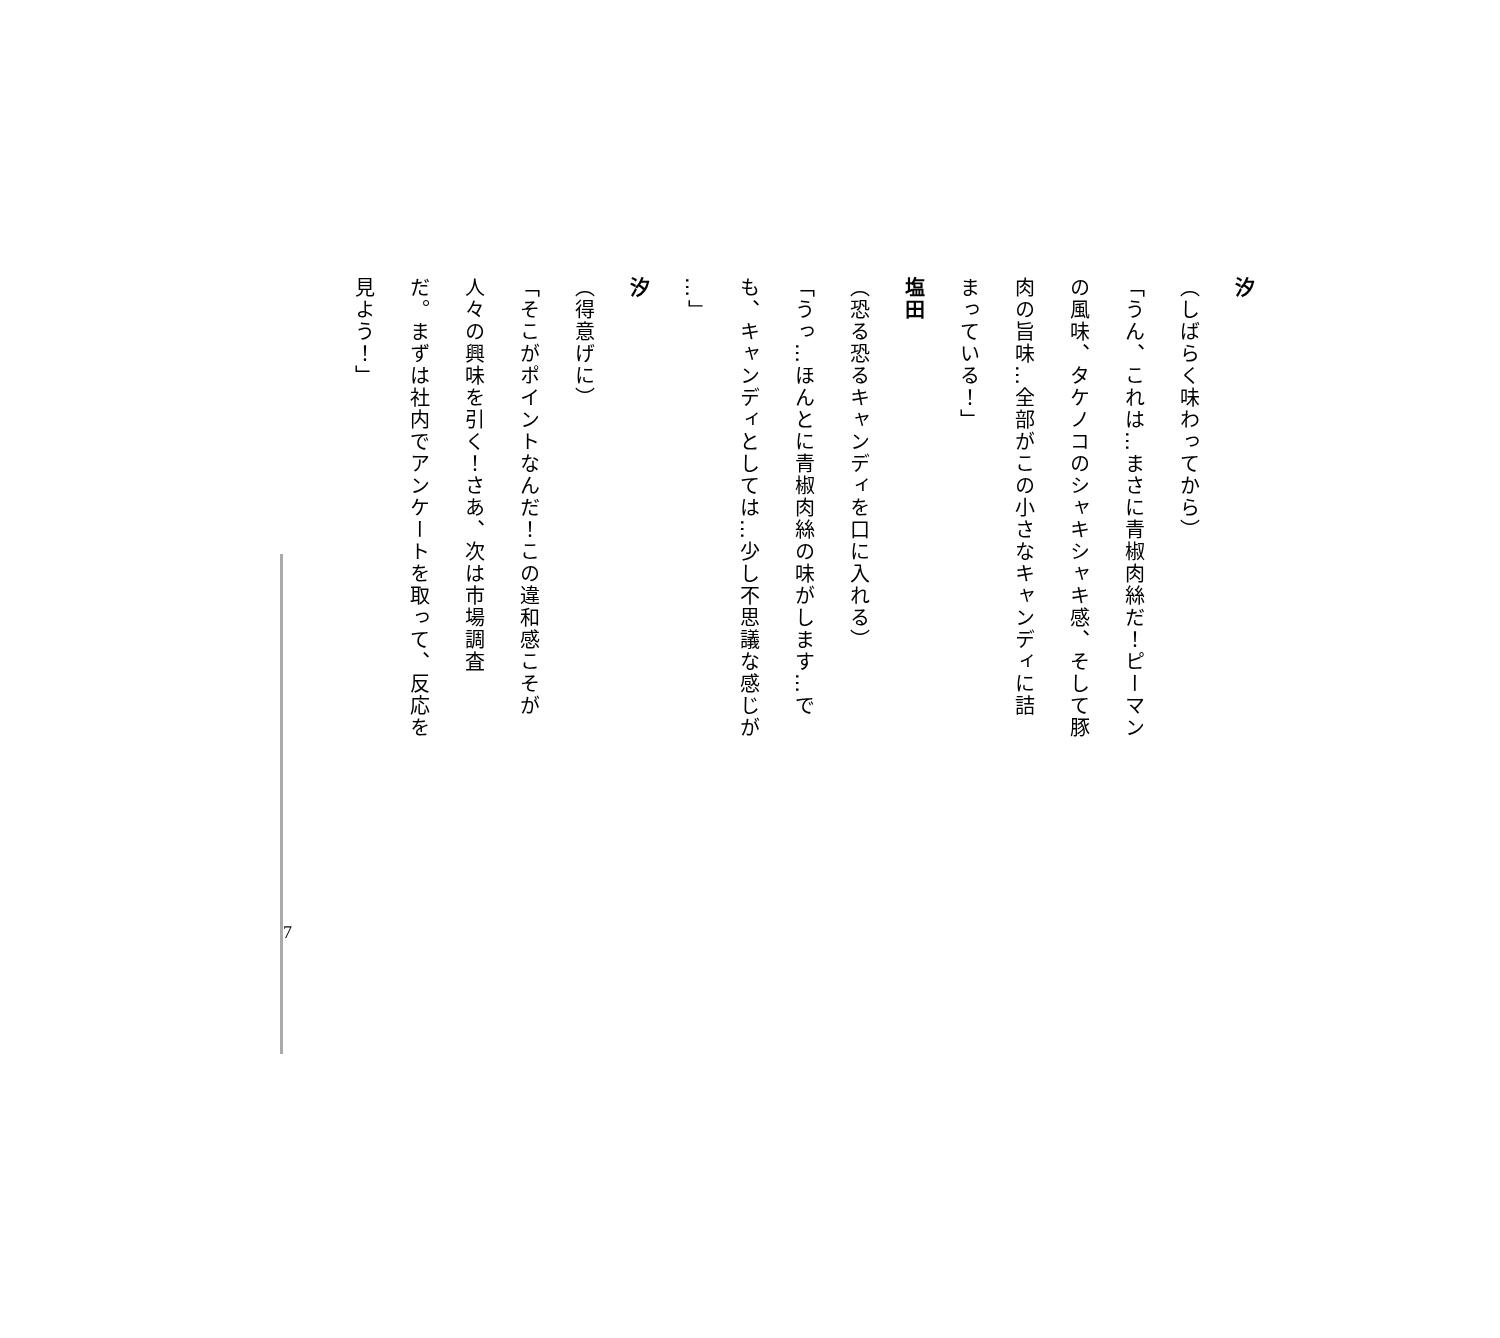汐
（しばらく味わってから）
「うん、これは…まさに青椒肉絲だ！ピーマン
の風味、タケノコのシャキシャキ感、そして豚
肉の旨味…全部がこの小さなキャンディに詰
まっている！」
塩田
（恐る恐るキャンディを口に入れる）
「うっ…ほんとに青椒肉絲の味がします…で
も、キャンディとしては…少し不思議な感じが
…」
汐
（得意げに）
「そこがポイントなんだ！この違和感こそが
人々の興味を引く！さあ、次は市場調査
だ。まずは社内でアンケートを取って、反応を
見よう！」
7